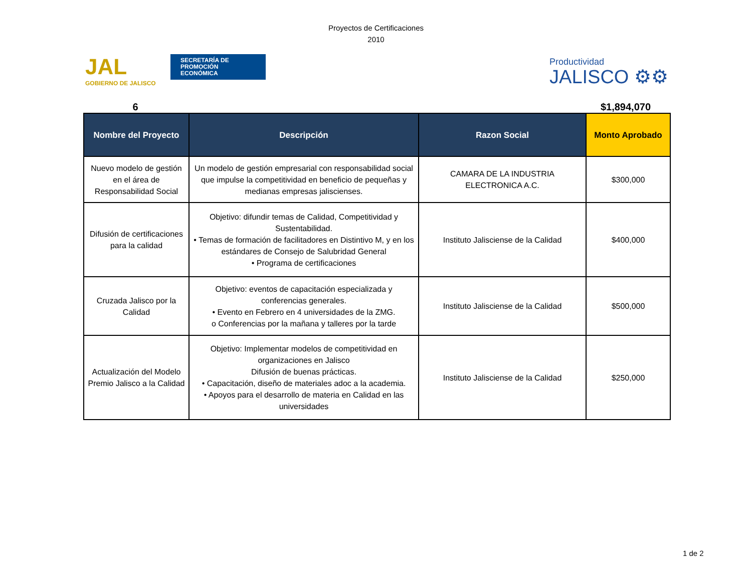Proyectos de Certificaciones
2010
JAL
SECRETARÍA DE
PROMOCIÓN
ECONÓMICA
GOBIERNO DE JALISCO
Productividad
JALISCO ⚙⚙
6 $1,894,070
| Nombre del Proyecto | Descripción | Razon Social | Monto Aprobado |
| --- | --- | --- | --- |
| Nuevo modelo de gestión en el área de Responsabilidad Social | Un modelo de gestión empresarial con responsabilidad social que impulse la competitividad en beneficio de pequeñas y medianas empresas jaliscienses. | CAMARA DE LA INDUSTRIA ELECTRONICA A.C. | $300,000 |
| Difusión de certificaciones para la calidad | Objetivo: difundir temas de Calidad, Competitividad y Sustentabilidad. • Temas de formación de facilitadores en Distintivo M, y en los estándares de Consejo de Salubridad General • Programa de certificaciones | Instituto Jalisciense de la Calidad | $400,000 |
| Cruzada Jalisco por la Calidad | Objetivo: eventos de capacitación especializada y conferencias generales. • Evento en Febrero en 4 universidades de la ZMG. o Conferencias por la mañana y talleres por la tarde | Instituto Jalisciense de la Calidad | $500,000 |
| Actualización del Modelo Premio Jalisco a la Calidad | Objetivo: Implementar modelos de competitividad en organizaciones en Jalisco Difusión de buenas prácticas. • Capacitación, diseño de materiales adoc a la academia. • Apoyos para el desarrollo de materia en Calidad en las universidades | Instituto Jalisciense de la Calidad | $250,000 |
1 de 2